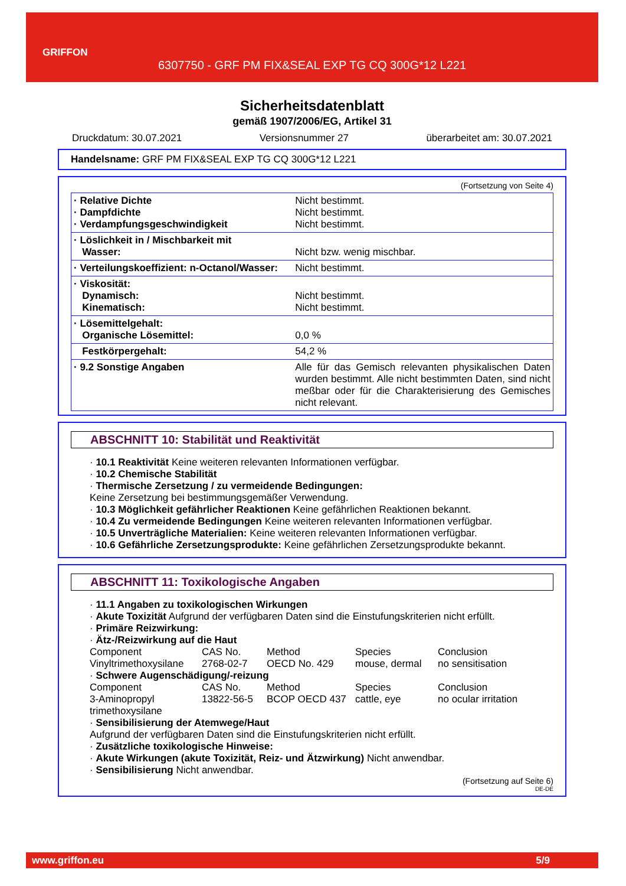GRIFFON
6307750 - GRF PM FIX&SEAL EXP TG CQ 300G*12 L221
Sicherheitsdatenblatt
gemäß 1907/2006/EG, Artikel 31
Druckdatum: 30.07.2021 Versionsnummer 27 überarbeitet am: 30.07.2021
Handelsname: GRF PM FIX&SEAL EXP TG CQ 300G*12 L221
(Fortsetzung von Seite 4)
| · Relative Dichte · Dampfdichte · Verdampfungsgeschwindigkeit | Nicht bestimmt. Nicht bestimmt. Nicht bestimmt. |
| · Löslichkeit in / Mischbarkeit mit Wasser: | Nicht bzw. wenig mischbar. |
| · Verteilungskoeffizient: n-Octanol/Wasser: | Nicht bestimmt. |
| · Viskosität: Dynamisch: Kinematisch: | Nicht bestimmt. Nicht bestimmt. |
| · Lösemittelgehalt: Organische Lösemittel: | 0,0 % |
| Festkörpergehalt: | 54,2 % |
| · 9.2 Sonstige Angaben | Alle für das Gemisch relevanten physikalischen Daten wurden bestimmt. Alle nicht bestimmten Daten, sind nicht meßbar oder für die Charakterisierung des Gemisches nicht relevant. |
ABSCHNITT 10: Stabilität und Reaktivität
· 10.1 Reaktivität Keine weiteren relevanten Informationen verfügbar.
· 10.2 Chemische Stabilität
· Thermische Zersetzung / zu vermeidende Bedingungen:
Keine Zersetzung bei bestimmungsgemäßer Verwendung.
· 10.3 Möglichkeit gefährlicher Reaktionen Keine gefährlichen Reaktionen bekannt.
· 10.4 Zu vermeidende Bedingungen Keine weiteren relevanten Informationen verfügbar.
· 10.5 Unverträgliche Materialien: Keine weiteren relevanten Informationen verfügbar.
· 10.6 Gefährliche Zersetzungsprodukte: Keine gefährlichen Zersetzungsprodukte bekannt.
ABSCHNITT 11: Toxikologische Angaben
· 11.1 Angaben zu toxikologischen Wirkungen
· Akute Toxizität Aufgrund der verfügbaren Daten sind die Einstufungskriterien nicht erfüllt.
· Primäre Reizwirkung:
· Ätz-/Reizwirkung auf die Haut
Component CAS No. Method Species Conclusion Vinyltrimethoxysilane 2768-02-7 OECD No. 429 mouse, dermal no sensitisation
· Schwere Augenschädigung/-reizung
Component CAS No. Method Species Conclusion 3-Aminopropyl trimethoxysilane 13822-56-5 BCOP OECD 437 cattle, eye no ocular irritation
· Sensibilisierung der Atemwege/Haut
Aufgrund der verfügbaren Daten sind die Einstufungskriterien nicht erfüllt.
· Zusätzliche toxikologische Hinweise:
· Akute Wirkungen (akute Toxizität, Reiz- und Ätzwirkung) Nicht anwendbar.
· Sensibilisierung Nicht anwendbar.
(Fortsetzung auf Seite 6)
DE-DE
www.griffon.eu 5/9